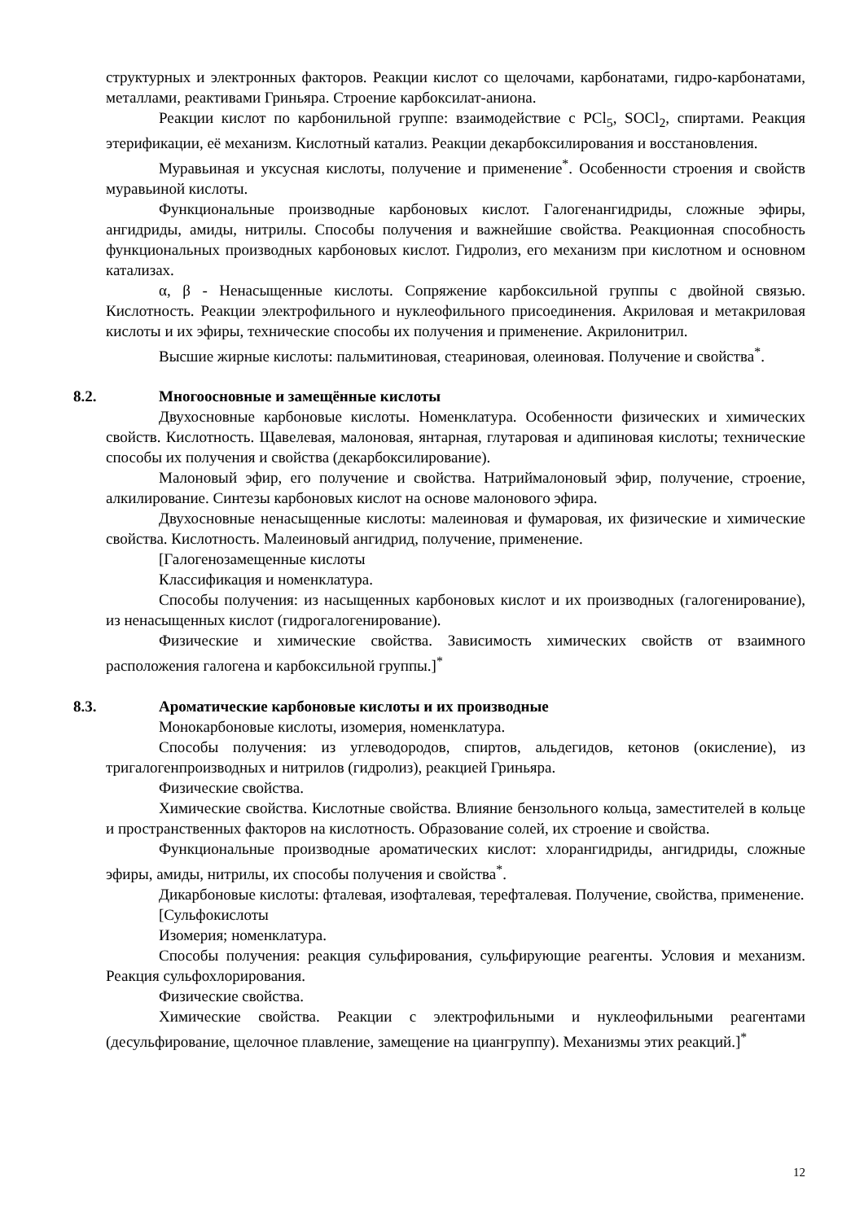структурных и электронных факторов. Реакции кислот со щелочами, карбонатами, гидро-карбонатами, металлами, реактивами Гриньяра. Строение карбоксилат-аниона.
Реакции кислот по карбонильной группе: взаимодействие с PCl<sub>5</sub>, SOCl<sub>2</sub>, спиртами. Реакция этерификации, её механизм. Кислотный катализ. Реакции декарбоксилирования и восстановления.
Муравьиная и уксусная кислоты, получение и применение<sup>*</sup>. Особенности строения и свойств муравьиной кислоты.
Функциональные производные карбоновых кислот. Галогенангидриды, сложные эфиры, ангидриды, амиды, нитрилы. Способы получения и важнейшие свойства. Реакционная способность функциональных производных карбоновых кислот. Гидролиз, его механизм при кислотном и основном катализах.
α, β - Ненасыщенные кислоты. Сопряжение карбоксильной группы с двойной связью. Кислотность. Реакции электрофильного и нуклеофильного присоединения. Акриловая и метакриловая кислоты и их эфиры, технические способы их получения и применение. Акрилонитрил.
Высшие жирные кислоты: пальмитиновая, стеариновая, олеиновая. Получение и свойства<sup>*</sup>.
8.2. Многоосновные и замещённые кислоты
Двухосновные карбоновые кислоты. Номенклатура. Особенности физических и химических свойств. Кислотность. Щавелевая, малоновая, янтарная, глутаровая и адипиновая кислоты; технические способы их получения и свойства (декарбоксилирование).
Малоновый эфир, его получение и свойства. Натриймалоновый эфир, получение, строение, алкилирование. Синтезы карбоновых кислот на основе малонового эфира.
Двухосновные ненасыщенные кислоты: малеиновая и фумаровая, их физические и химические свойства. Кислотность. Малеиновый ангидрид, получение, применение.
[Галогенозамещенные кислоты
Классификация и номенклатура.
Способы получения: из насыщенных карбоновых кислот и их производных (галогенирование), из ненасыщенных кислот (гидрогалогенирование).
Физические и химические свойства. Зависимость химических свойств от взаимного расположения галогена и карбоксильной группы.]<sup>*</sup>
8.3. Ароматические карбоновые кислоты и их производные
Монокарбоновые кислоты, изомерия, номенклатура.
Способы получения: из углеводородов, спиртов, альдегидов, кетонов (окисление), из тригалогенпроизводных и нитрилов (гидролиз), реакцией Гриньяра.
Физические свойства.
Химические свойства. Кислотные свойства. Влияние бензольного кольца, заместителей в кольце и пространственных факторов на кислотность. Образование солей, их строение и свойства.
Функциональные производные ароматических кислот: хлорангидриды, ангидриды, сложные эфиры, амиды, нитрилы, их способы получения и свойства<sup>*</sup>.
Дикарбоновые кислоты: фталевая, изофталевая, терефталевая. Получение, свойства, применение.
[Сульфокислоты
Изомерия; номенклатура.
Способы получения: реакция сульфирования, сульфирующие реагенты. Условия и механизм. Реакция сульфохлорирования.
Физические свойства.
Химические свойства. Реакции с электрофильными и нуклеофильными реагентами (десульфирование, щелочное плавление, замещение на циангруппу). Механизмы этих реакций.]<sup>*</sup>
12